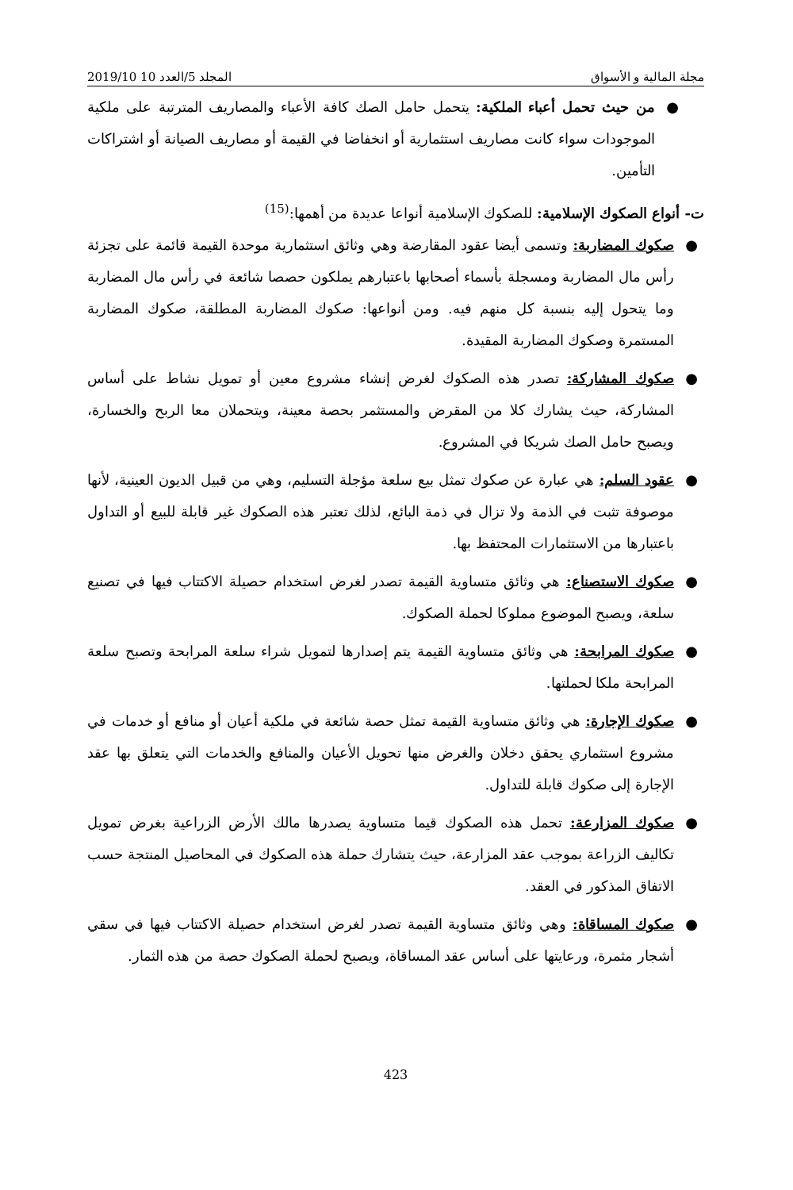مجلة المالية و الأسواق المجلد 5/العدد 10 2019/10
● من حيث تحمل أعباء الملكية: يتحمل حامل الصك كافة الأعباء والمصاريف المترتبة على ملكية الموجودات سواء كانت مصاريف استثمارية أو انخفاضا في القيمة أو مصاريف الصيانة أو اشتراكات التأمين.
ت- أنواع الصكوك الإسلامية: للصكوك الإسلامية أنواعا عديدة من أهمها:<sup>(15)</sup>
● صكوك المضاربة: وتسمى أيضا عقود المقارضة وهي وثائق استثمارية موحدة القيمة قائمة على تجزئة رأس مال المضاربة ومسجلة بأسماء أصحابها باعتبارهم يملكون حصصا شائعة في رأس مال المضاربة وما يتحول إليه بنسبة كل منهم فيه. ومن أنواعها: صكوك المضاربة المطلقة، صكوك المضاربة المستمرة وصكوك المضاربة المقيدة.
● صكوك المشاركة: تصدر هذه الصكوك لغرض إنشاء مشروع معين أو تمويل نشاط على أساس المشاركة، حيث يشارك كلا من المقرض والمستثمر بحصة معينة، ويتحملان معا الربح والخسارة، ويصبح حامل الصك شريكا في المشروع.
● عقود السلم: هي عبارة عن صكوك تمثل بيع سلعة مؤجلة التسليم، وهي من قبيل الديون العينية، لأنها موصوفة تثبت في الذمة ولا تزال في ذمة البائع، لذلك تعتبر هذه الصكوك غير قابلة للبيع أو التداول باعتبارها من الاستثمارات المحتفظ بها.
● صكوك الاستصناع: هي وثائق متساوية القيمة تصدر لغرض استخدام حصيلة الاكتتاب فيها في تصنيع سلعة، ويصبح الموضوع مملوكا لحملة الصكوك.
● صكوك المرابحة: هي وثائق متساوية القيمة يتم إصدارها لتمويل شراء سلعة المرابحة وتصبح سلعة المرابحة ملكا لحملتها.
● صكوك الإجارة: هي وثائق متساوية القيمة تمثل حصة شائعة في ملكية أعيان أو منافع أو خدمات في مشروع استثماري يحقق دخلان والغرض منها تحويل الأعيان والمنافع والخدمات التي يتعلق بها عقد الإجارة إلى صكوك قابلة للتداول.
● صكوك المزارعة: تحمل هذه الصكوك قيما متساوية يصدرها مالك الأرض الزراعية بغرض تمويل تكاليف الزراعة بموجب عقد المزارعة، حيث يتشارك حملة هذه الصكوك في المحاصيل المنتجة حسب الاتفاق المذكور في العقد.
● صكوك المساقاة: وهي وثائق متساوية القيمة تصدر لغرض استخدام حصيلة الاكتتاب فيها في سقي أشجار مثمرة، ورعايتها على أساس عقد المساقاة، ويصبح لحملة الصكوك حصة من هذه الثمار.
423